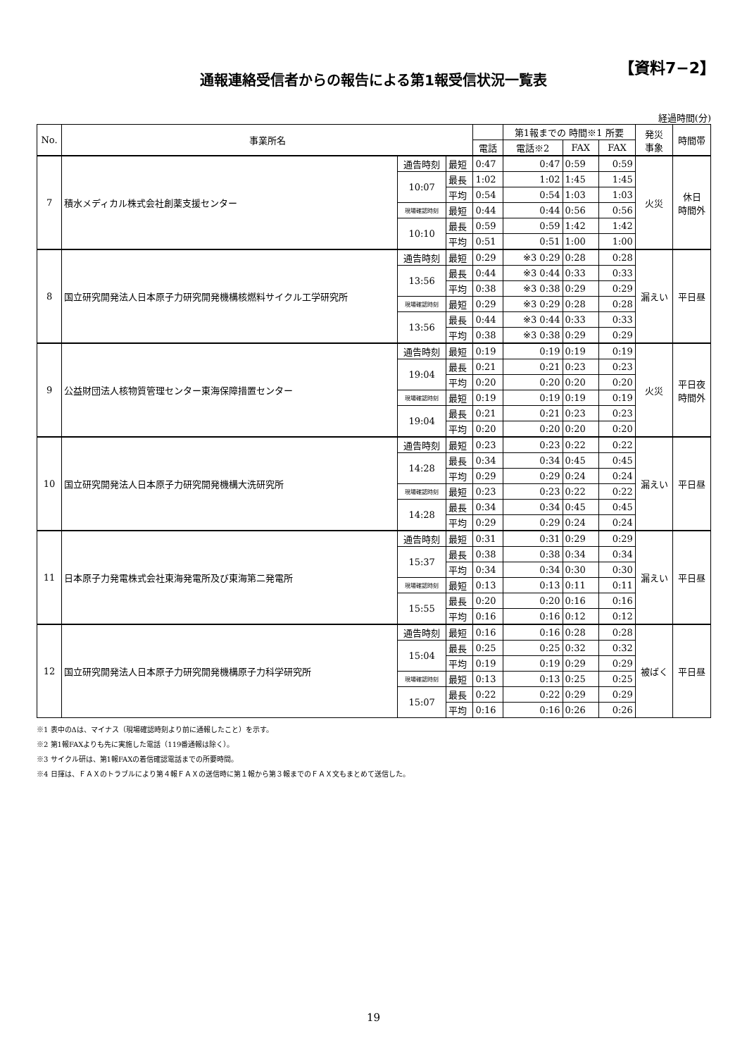【資料7−2】
通報連絡受信者からの報告による第1報受信状況一覧表
経過時間(分)
| No. | 事業所名 | | | | 第1報までの 時間※1 所要 | | | 発災 事象 | 時間帯 |
| --- | --- | --- | --- | --- | --- | --- | --- | --- | --- |
| | | | | 電話 | 電話※2 | FAX | FAX | | |
| 7 | 積水メディカル株式会社創薬支援センター | 通告時刻 | 最短 | 0:47 | 0:47 | 0:59 | 0:59 | 火災 | 休日 時間外 |
| | | 10:07 | 最長 | 1:02 | 1:02 | 1:45 | 1:45 | | |
| | | | 平均 | 0:54 | 0:54 | 1:03 | 1:03 | | |
| | | 現場確認時刻 | 最短 | 0:44 | 0:44 | 0:56 | 0:56 | | |
| | | 10:10 | 最長 | 0:59 | 0:59 | 1:42 | 1:42 | | |
| | | | 平均 | 0:51 | 0:51 | 1:00 | 1:00 | | |
| 8 | 国立研究開発法人日本原子力研究開発機構核燃料サイクル工学研究所 | 通告時刻 | 最短 | 0:29 | ※3 0:29 | 0:28 | 0:28 | 漏えい | 平日昼 |
| | | 13:56 | 最長 | 0:44 | ※3 0:44 | 0:33 | 0:33 | | |
| | | | 平均 | 0:38 | ※3 0:38 | 0:29 | 0:29 | | |
| | | 現場確認時刻 | 最短 | 0:29 | ※3 0:29 | 0:28 | 0:28 | | |
| | | 13:56 | 最長 | 0:44 | ※3 0:44 | 0:33 | 0:33 | | |
| | | | 平均 | 0:38 | ※3 0:38 | 0:29 | 0:29 | | |
| 9 | 公益財団法人核物質管理センター東海保障措置センター | 通告時刻 | 最短 | 0:19 | 0:19 | 0:19 | 0:19 | 火災 | 平日夜 時間外 |
| | | 19:04 | 最長 | 0:21 | 0:21 | 0:23 | 0:23 | | |
| | | | 平均 | 0:20 | 0:20 | 0:20 | 0:20 | | |
| | | 現場確認時刻 | 最短 | 0:19 | 0:19 | 0:19 | 0:19 | | |
| | | 19:04 | 最長 | 0:21 | 0:21 | 0:23 | 0:23 | | |
| | | | 平均 | 0:20 | 0:20 | 0:20 | 0:20 | | |
| 10 | 国立研究開発法人日本原子力研究開発機構大洗研究所 | 通告時刻 | 最短 | 0:23 | 0:23 | 0:22 | 0:22 | 漏えい | 平日昼 |
| | | 14:28 | 最長 | 0:34 | 0:34 | 0:45 | 0:45 | | |
| | | | 平均 | 0:29 | 0:29 | 0:24 | 0:24 | | |
| | | 現場確認時刻 | 最短 | 0:23 | 0:23 | 0:22 | 0:22 | | |
| | | 14:28 | 最長 | 0:34 | 0:34 | 0:45 | 0:45 | | |
| | | | 平均 | 0:29 | 0:29 | 0:24 | 0:24 | | |
| 11 | 日本原子力発電株式会社東海発電所及び東海第二発電所 | 通告時刻 | 最短 | 0:31 | 0:31 | 0:29 | 0:29 | 漏えい | 平日昼 |
| | | 15:37 | 最長 | 0:38 | 0:38 | 0:34 | 0:34 | | |
| | | | 平均 | 0:34 | 0:34 | 0:30 | 0:30 | | |
| | | 現場確認時刻 | 最短 | 0:13 | 0:13 | 0:11 | 0:11 | | |
| | | 15:55 | 最長 | 0:20 | 0:20 | 0:16 | 0:16 | | |
| | | | 平均 | 0:16 | 0:16 | 0:12 | 0:12 | | |
| 12 | 国立研究開発法人日本原子力研究開発機構原子力科学研究所 | 通告時刻 | 最短 | 0:16 | 0:16 | 0:28 | 0:28 | 被ばく | 平日昼 |
| | | 15:04 | 最長 | 0:25 | 0:25 | 0:32 | 0:32 | | |
| | | | 平均 | 0:19 | 0:19 | 0:29 | 0:29 | | |
| | | 現場確認時刻 | 最短 | 0:13 | 0:13 | 0:25 | 0:25 | | |
| | | 15:07 | 最長 | 0:22 | 0:22 | 0:29 | 0:29 | | |
| | | | 平均 | 0:16 | 0:16 | 0:26 | 0:26 | | |
※1 表中のΔは、マイナス（現場確認時刻より前に通報したこと）を示す。
※2 第1報FAXよりも先に実施した電話（119番通報は除く）。
※3 サイクル研は、第1報FAXの着信確認電話までの所要時間。
※4 日揮は、ＦＡＸのトラブルにより第４報ＦＡＸの送信時に第１報から第３報までのＦＡＸ文もまとめて送信した。
19